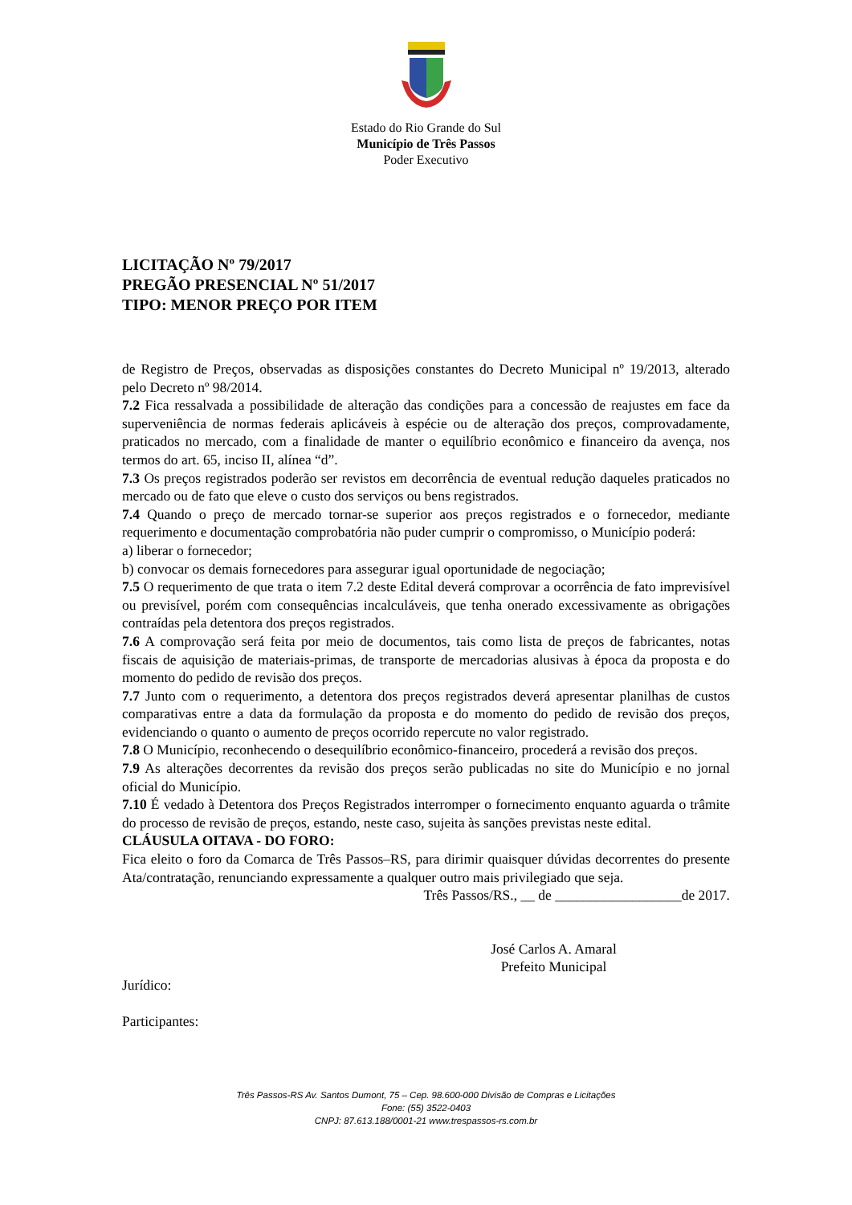Estado do Rio Grande do Sul
Município de Três Passos
Poder Executivo
LICITAÇÃO Nº 79/2017
PREGÃO PRESENCIAL Nº 51/2017
TIPO: MENOR PREÇO POR ITEM
de Registro de Preços, observadas as disposições constantes do Decreto Municipal nº 19/2013, alterado pelo Decreto nº 98/2014.
7.2 Fica ressalvada a possibilidade de alteração das condições para a concessão de reajustes em face da superveniência de normas federais aplicáveis à espécie ou de alteração dos preços, comprovadamente, praticados no mercado, com a finalidade de manter o equilíbrio econômico e financeiro da avença, nos termos do art. 65, inciso II, alínea “d”.
7.3 Os preços registrados poderão ser revistos em decorrência de eventual redução daqueles praticados no mercado ou de fato que eleve o custo dos serviços ou bens registrados.
7.4 Quando o preço de mercado tornar-se superior aos preços registrados e o fornecedor, mediante requerimento e documentação comprobatória não puder cumprir o compromisso, o Município poderá:
a) liberar o fornecedor;
b) convocar os demais fornecedores para assegurar igual oportunidade de negociação;
7.5 O requerimento de que trata o item 7.2 deste Edital deverá comprovar a ocorrência de fato imprevisível ou previsível, porém com consequências incalculáveis, que tenha onerado excessivamente as obrigações contraídas pela detentora dos preços registrados.
7.6 A comprovação será feita por meio de documentos, tais como lista de preços de fabricantes, notas fiscais de aquisição de materiais-primas, de transporte de mercadorias alusivas à época da proposta e do momento do pedido de revisão dos preços.
7.7 Junto com o requerimento, a detentora dos preços registrados deverá apresentar planilhas de custos comparativas entre a data da formulação da proposta e do momento do pedido de revisão dos preços, evidenciando o quanto o aumento de preços ocorrido repercute no valor registrado.
7.8 O Município, reconhecendo o desequilíbrio econômico-financeiro, procederá a revisão dos preços.
7.9 As alterações decorrentes da revisão dos preços serão publicadas no site do Município e no jornal oficial do Município.
7.10 É vedado à Detentora dos Preços Registrados interromper o fornecimento enquanto aguarda o trâmite do processo de revisão de preços, estando, neste caso, sujeita às sanções previstas neste edital.
CLÁUSULA OITAVA - DO FORO:
Fica eleito o foro da Comarca de Três Passos–RS, para dirimir quaisquer dúvidas decorrentes do presente Ata/contratação, renunciando expressamente a qualquer outro mais privilegiado que seja.
Três Passos/RS., __ de __________________de 2017.
José Carlos A. Amaral
Prefeito Municipal
Jurídico:
Participantes:
Três Passos-RS Av. Santos Dumont, 75 – Cep. 98.600-000 Divisão de Compras e Licitações
Fone: (55) 3522-0403
CNPJ: 87.613.188/0001-21 www.trespassos-rs.com.br